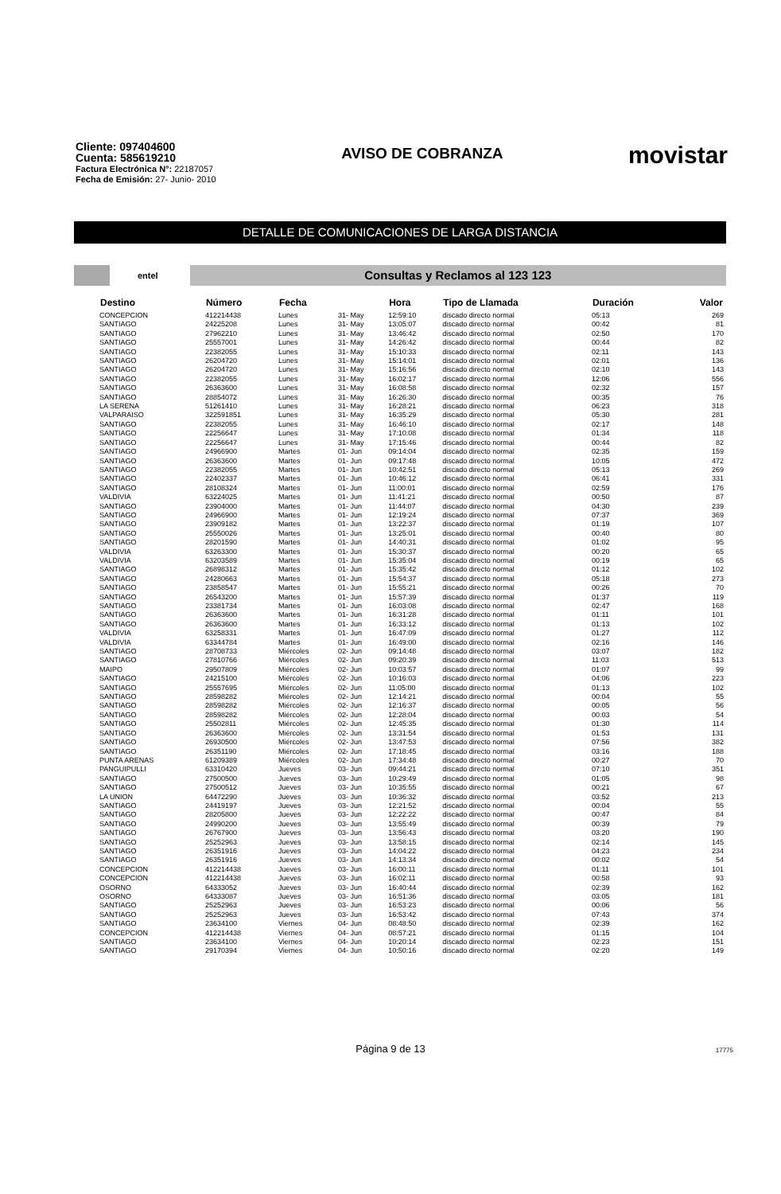Cliente: 097404600
Cuenta: 585619210
Factura Electrónica N°: 22187057
Fecha de Emisión: 27- Junio- 2010
AVISO DE COBRANZA
movistar
DETALLE DE COMUNICACIONES DE LARGA DISTANCIA
entel
Consultas y Reclamos al 123 123
| Destino | Número | Fecha | | Hora | Tipo de Llamada | Duración | Valor |
| --- | --- | --- | --- | --- | --- | --- | --- |
| CONCEPCION | 412214438 | Lunes | 31- May | 12:59:10 | discado directo normal | 05:13 | 269 |
| SANTIAGO | 24225208 | Lunes | 31- May | 13:05:07 | discado directo normal | 00:42 | 81 |
| SANTIAGO | 27962210 | Lunes | 31- May | 13:46:42 | discado directo normal | 02:50 | 170 |
| SANTIAGO | 25557001 | Lunes | 31- May | 14:26:42 | discado directo normal | 00:44 | 82 |
| SANTIAGO | 22382055 | Lunes | 31- May | 15:10:33 | discado directo normal | 02:11 | 143 |
| SANTIAGO | 26204720 | Lunes | 31- May | 15:14:01 | discado directo normal | 02:01 | 136 |
| SANTIAGO | 26204720 | Lunes | 31- May | 15:16:56 | discado directo normal | 02:10 | 143 |
| SANTIAGO | 22382055 | Lunes | 31- May | 16:02:17 | discado directo normal | 12:06 | 556 |
| SANTIAGO | 26363600 | Lunes | 31- May | 16:08:58 | discado directo normal | 02:32 | 157 |
| SANTIAGO | 28854072 | Lunes | 31- May | 16:26:30 | discado directo normal | 00:35 | 76 |
| LA SERENA | 51261410 | Lunes | 31- May | 16:28:21 | discado directo normal | 06:23 | 318 |
| VALPARAISO | 322591851 | Lunes | 31- May | 16:35:29 | discado directo normal | 05:30 | 281 |
| SANTIAGO | 22382055 | Lunes | 31- May | 16:46:10 | discado directo normal | 02:17 | 148 |
| SANTIAGO | 22256647 | Lunes | 31- May | 17:10:08 | discado directo normal | 01:34 | 118 |
| SANTIAGO | 22256647 | Lunes | 31- May | 17:15:46 | discado directo normal | 00:44 | 82 |
| SANTIAGO | 24966900 | Martes | 01- Jun | 09:14:04 | discado directo normal | 02:35 | 159 |
| SANTIAGO | 26363600 | Martes | 01- Jun | 09:17:48 | discado directo normal | 10:05 | 472 |
| SANTIAGO | 22382055 | Martes | 01- Jun | 10:42:51 | discado directo normal | 05:13 | 269 |
| SANTIAGO | 22402337 | Martes | 01- Jun | 10:46:12 | discado directo normal | 06:41 | 331 |
| SANTIAGO | 28108324 | Martes | 01- Jun | 11:00:01 | discado directo normal | 02:59 | 176 |
| VALDIVIA | 63224025 | Martes | 01- Jun | 11:41:21 | discado directo normal | 00:50 | 87 |
| SANTIAGO | 23904000 | Martes | 01- Jun | 11:44:07 | discado directo normal | 04:30 | 239 |
| SANTIAGO | 24966900 | Martes | 01- Jun | 12:19:24 | discado directo normal | 07:37 | 369 |
| SANTIAGO | 23909182 | Martes | 01- Jun | 13:22:37 | discado directo normal | 01:19 | 107 |
| SANTIAGO | 25550026 | Martes | 01- Jun | 13:25:01 | discado directo normal | 00:40 | 80 |
| SANTIAGO | 28201590 | Martes | 01- Jun | 14:40:31 | discado directo normal | 01:02 | 95 |
| VALDIVIA | 63263300 | Martes | 01- Jun | 15:30:37 | discado directo normal | 00:20 | 65 |
| VALDIVIA | 63203589 | Martes | 01- Jun | 15:35:04 | discado directo normal | 00:19 | 65 |
| SANTIAGO | 26898312 | Martes | 01- Jun | 15:35:42 | discado directo normal | 01:12 | 102 |
| SANTIAGO | 24280663 | Martes | 01- Jun | 15:54:37 | discado directo normal | 05:18 | 273 |
| SANTIAGO | 23858547 | Martes | 01- Jun | 15:55:21 | discado directo normal | 00:26 | 70 |
| SANTIAGO | 26543200 | Martes | 01- Jun | 15:57:39 | discado directo normal | 01:37 | 119 |
| SANTIAGO | 23381734 | Martes | 01- Jun | 16:03:08 | discado directo normal | 02:47 | 168 |
| SANTIAGO | 26363600 | Martes | 01- Jun | 16:31:28 | discado directo normal | 01:11 | 101 |
| SANTIAGO | 26363600 | Martes | 01- Jun | 16:33:12 | discado directo normal | 01:13 | 102 |
| VALDIVIA | 63258331 | Martes | 01- Jun | 16:47:09 | discado directo normal | 01:27 | 112 |
| VALDIVIA | 63344784 | Martes | 01- Jun | 16:49:00 | discado directo normal | 02:16 | 146 |
| SANTIAGO | 28708733 | Miércoles | 02- Jun | 09:14:48 | discado directo normal | 03:07 | 182 |
| SANTIAGO | 27810766 | Miércoles | 02- Jun | 09:20:39 | discado directo normal | 11:03 | 513 |
| MAIPO | 29507809 | Miércoles | 02- Jun | 10:03:57 | discado directo normal | 01:07 | 99 |
| SANTIAGO | 24215100 | Miércoles | 02- Jun | 10:16:03 | discado directo normal | 04:06 | 223 |
| SANTIAGO | 25557695 | Miércoles | 02- Jun | 11:05:00 | discado directo normal | 01:13 | 102 |
| SANTIAGO | 28598282 | Miércoles | 02- Jun | 12:14:21 | discado directo normal | 00:04 | 55 |
| SANTIAGO | 28598282 | Miércoles | 02- Jun | 12:16:37 | discado directo normal | 00:05 | 56 |
| SANTIAGO | 28598282 | Miércoles | 02- Jun | 12:28:04 | discado directo normal | 00:03 | 54 |
| SANTIAGO | 25502811 | Miércoles | 02- Jun | 12:45:35 | discado directo normal | 01:30 | 114 |
| SANTIAGO | 26363600 | Miércoles | 02- Jun | 13:31:54 | discado directo normal | 01:53 | 131 |
| SANTIAGO | 26930500 | Miércoles | 02- Jun | 13:47:53 | discado directo normal | 07:56 | 382 |
| SANTIAGO | 26351190 | Miércoles | 02- Jun | 17:18:45 | discado directo normal | 03:16 | 188 |
| PUNTA ARENAS | 61209389 | Miércoles | 02- Jun | 17:34:48 | discado directo normal | 00:27 | 70 |
| PANGUIPULLI | 63310420 | Jueves | 03- Jun | 09:44:21 | discado directo normal | 07:10 | 351 |
| SANTIAGO | 27500500 | Jueves | 03- Jun | 10:29:49 | discado directo normal | 01:05 | 98 |
| SANTIAGO | 27500512 | Jueves | 03- Jun | 10:35:55 | discado directo normal | 00:21 | 67 |
| LA UNION | 64472290 | Jueves | 03- Jun | 10:36:32 | discado directo normal | 03:52 | 213 |
| SANTIAGO | 24419197 | Jueves | 03- Jun | 12:21:52 | discado directo normal | 00:04 | 55 |
| SANTIAGO | 28205800 | Jueves | 03- Jun | 12:22:22 | discado directo normal | 00:47 | 84 |
| SANTIAGO | 24990200 | Jueves | 03- Jun | 13:55:49 | discado directo normal | 00:39 | 79 |
| SANTIAGO | 26767900 | Jueves | 03- Jun | 13:56:43 | discado directo normal | 03:20 | 190 |
| SANTIAGO | 25252963 | Jueves | 03- Jun | 13:58:15 | discado directo normal | 02:14 | 145 |
| SANTIAGO | 26351916 | Jueves | 03- Jun | 14:04:22 | discado directo normal | 04:23 | 234 |
| SANTIAGO | 26351916 | Jueves | 03- Jun | 14:13:34 | discado directo normal | 00:02 | 54 |
| CONCEPCION | 412214438 | Jueves | 03- Jun | 16:00:11 | discado directo normal | 01:11 | 101 |
| CONCEPCION | 412214438 | Jueves | 03- Jun | 16:02:11 | discado directo normal | 00:58 | 93 |
| OSORNO | 64333052 | Jueves | 03- Jun | 16:40:44 | discado directo normal | 02:39 | 162 |
| OSORNO | 64333087 | Jueves | 03- Jun | 16:51:36 | discado directo normal | 03:05 | 181 |
| SANTIAGO | 25252963 | Jueves | 03- Jun | 16:53:23 | discado directo normal | 00:06 | 56 |
| SANTIAGO | 25252963 | Jueves | 03- Jun | 16:53:42 | discado directo normal | 07:43 | 374 |
| SANTIAGO | 23634100 | Viernes | 04- Jun | 08:48:50 | discado directo normal | 02:39 | 162 |
| CONCEPCION | 412214438 | Viernes | 04- Jun | 08:57:21 | discado directo normal | 01:15 | 104 |
| SANTIAGO | 23634100 | Viernes | 04- Jun | 10:20:14 | discado directo normal | 02:23 | 151 |
| SANTIAGO | 29170394 | Viernes | 04- Jun | 10:50:16 | discado directo normal | 02:20 | 149 |
Página 9 de 13 17775